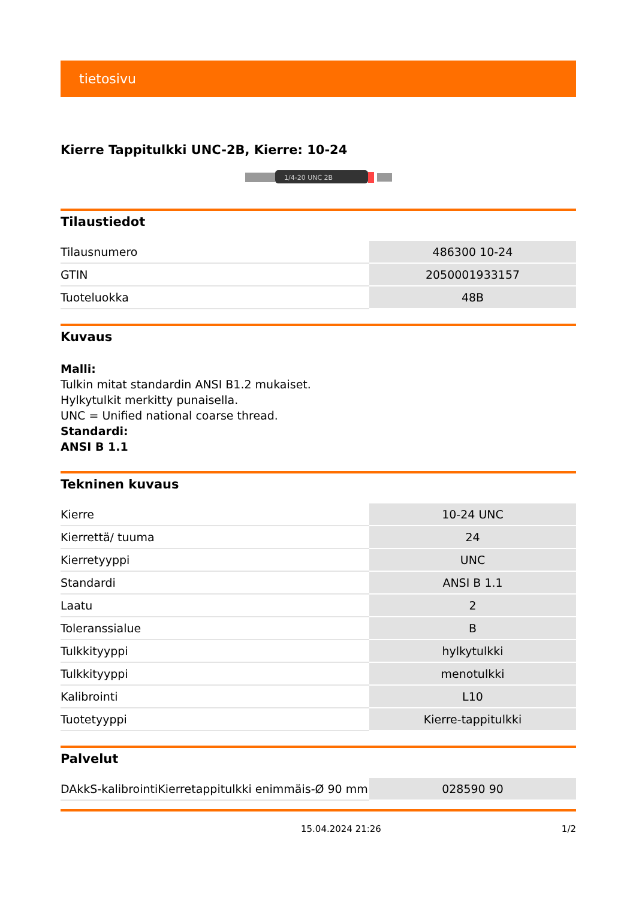tietosivu
Kierre Tappitulkki UNC-2B, Kierre: 10-24
1/4-20 UNC 2B
Tilaustiedot
| Tilausnumero | 486300 10-24 |
| GTIN | 2050001933157 |
| Tuoteluokka | 48B |
Kuvaus
Malli:
Tulkin mitat standardin ANSI B1.2 mukaiset.
Hylkytulkit merkitty punaisella.
UNC = Unified national coarse thread.
Standardi:
ANSI B 1.1
Tekninen kuvaus
| Kierre | 10-24 UNC |
| Kierrettä/ tuuma | 24 |
| Kierretyyppi | UNC |
| Standardi | ANSI B 1.1 |
| Laatu | 2 |
| Toleranssialue | B |
| Tulkkityyppi | hylkytulkki |
| Tulkkityyppi | menotulkki |
| Kalibrointi | L10 |
| Tuotetyyppi | Kierre-tappitulkki |
Palvelut
| DAkkS-kalibrointiKierretappitulkki enimmäis-Ø 90 mm | 028590 90 |
15.04.2024 21:26 1/2